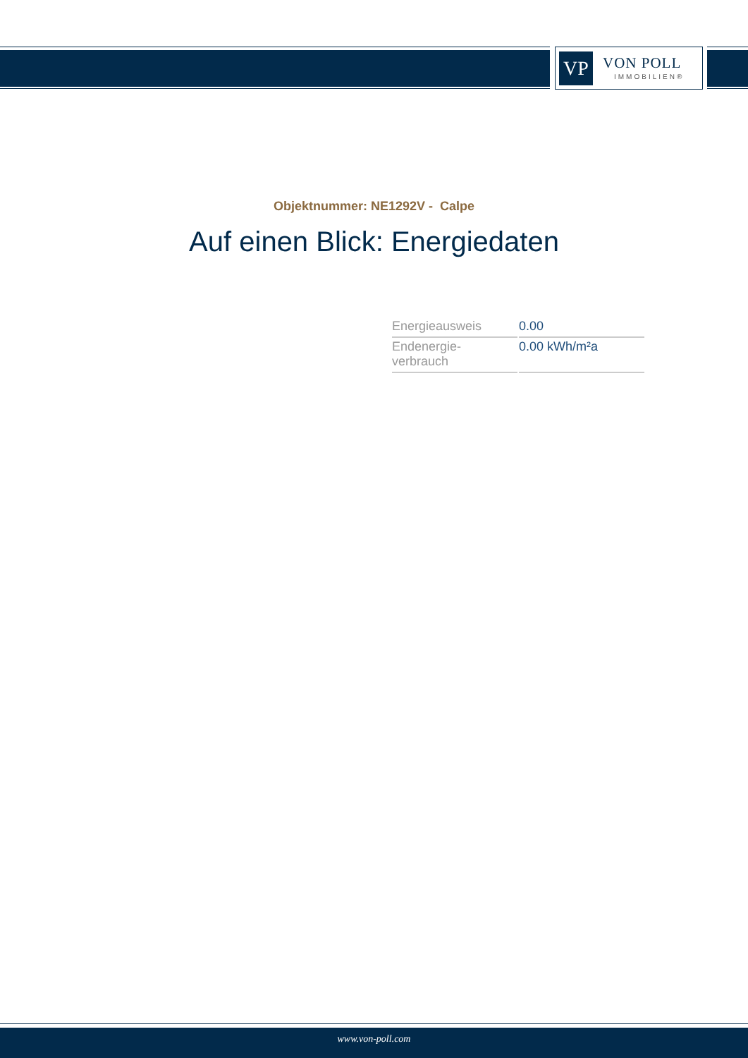VP
VON POLL
IMMOBILIEN®
Objektnummer: NE1292V - Calpe
Auf einen Blick: Energiedaten
| Energieausweis | 0.00 |
| Endenergie- verbrauch | 0.00 kWh/m²a |
www.von-poll.com